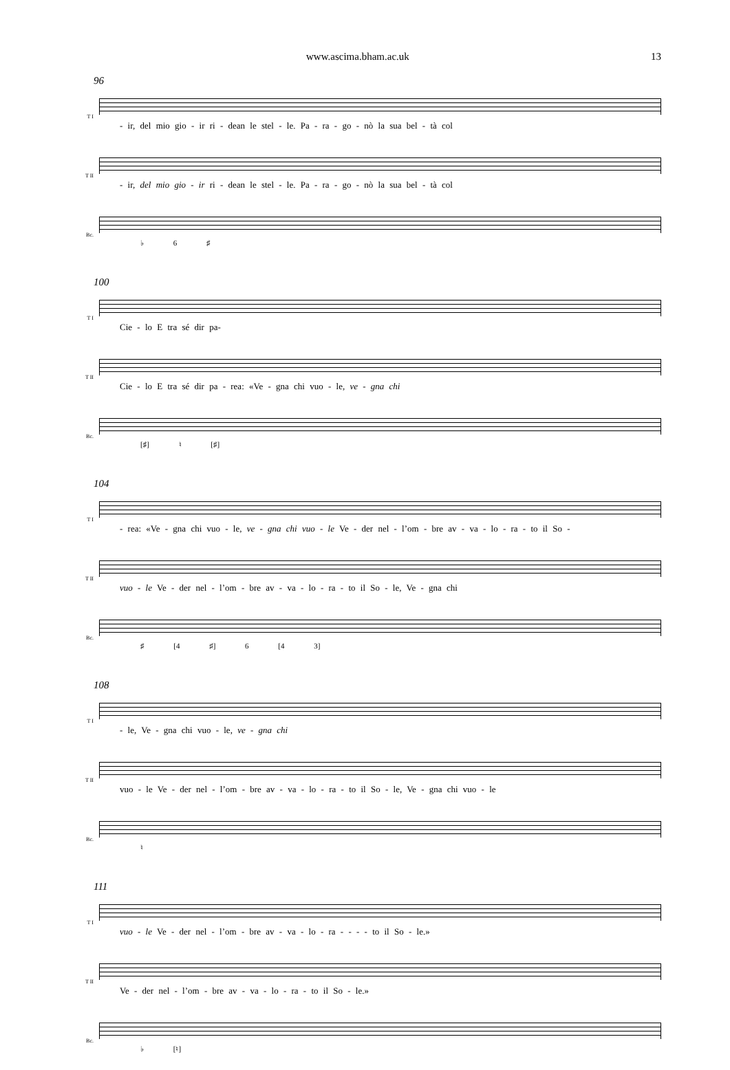www.ascima.bham.ac.uk 13
96
T I
- ir, del mio gio - ir ri - dean le stel - le. Pa - ra - go - nò la sua bel - tà col
T II
- ir, del mio gio - ir ri - dean le stel - le. Pa - ra - go - nò la sua bel - tà col
Bc.
♭ 6 ♯
100
T I
Cie - lo E tra sé dir pa-
T II
Cie - lo E tra sé dir pa - rea: «Ve - gna chi vuo - le, ve - gna chi
Bc.
[♯] ♮ [♯]
104
T I
- rea: «Ve - gna chi vuo - le, ve - gna chi vuo - le Ve - der nel - l’om - bre av - va - lo - ra - to il So -
T II
vuo - le Ve - der nel - l’om - bre av - va - lo - ra - to il So - le, Ve - gna chi
Bc.
♯ [4 ♯] 6 [4 3]
108
T I
- le, Ve - gna chi vuo - le, ve - gna chi
T II
vuo - le Ve - der nel - l’om - bre av - va - lo - ra - to il So - le, Ve - gna chi vuo - le
Bc.
♮
111
T I
vuo - le Ve - der nel - l’om - bre av - va - lo - ra - - - - to il So - le.»
T II
Ve - der nel - l’om - bre av - va - lo - ra - to il So - le.»
Bc.
♭ [♮]